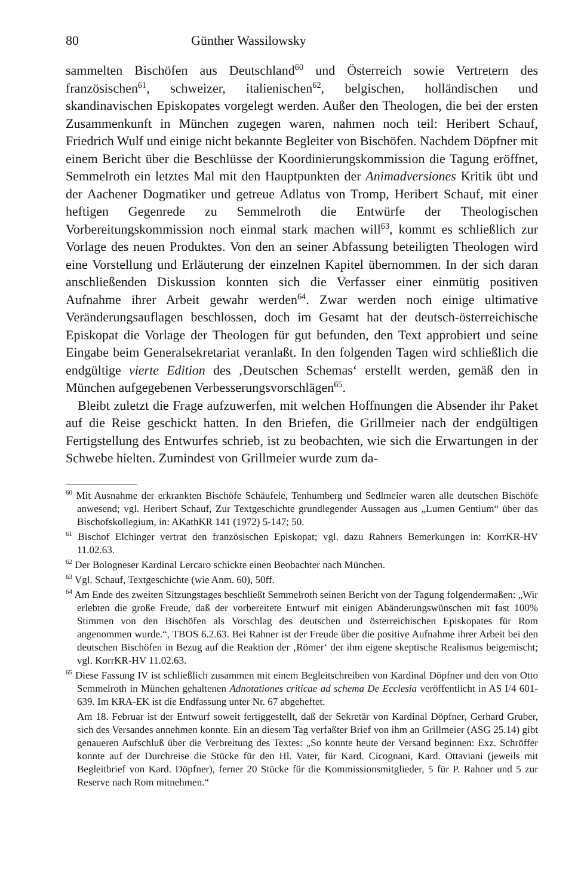80 Günther Wassilowsky
sammelten Bischöfen aus Deutschland<sup>60</sup> und Österreich sowie Vertretern des französischen<sup>61</sup>, schweizer, italienischen<sup>62</sup>, belgischen, holländischen und skandinavischen Episkopates vorgelegt werden. Außer den Theologen, die bei der ersten Zusammenkunft in München zugegen waren, nahmen noch teil: Heribert Schauf, Friedrich Wulf und einige nicht bekannte Begleiter von Bischöfen. Nachdem Döpfner mit einem Bericht über die Beschlüsse der Koordinierungskommission die Tagung eröffnet, Semmelroth ein letztes Mal mit den Hauptpunkten der Animadversiones Kritik übt und der Aachener Dogmatiker und getreue Adlatus von Tromp, Heribert Schauf, mit einer heftigen Gegenrede zu Semmelroth die Entwürfe der Theologischen Vorbereitungskommission noch einmal stark machen will<sup>63</sup>, kommt es schließlich zur Vorlage des neuen Produktes. Von den an seiner Abfassung beteiligten Theologen wird eine Vorstellung und Erläuterung der einzelnen Kapitel übernommen. In der sich daran anschließenden Diskussion konnten sich die Verfasser einer einmütig positiven Aufnahme ihrer Arbeit gewahr werden<sup>64</sup>. Zwar werden noch einige ultimative Veränderungsauflagen beschlossen, doch im Gesamt hat der deutsch-österreichische Episkopat die Vorlage der Theologen für gut befunden, den Text approbiert und seine Eingabe beim Generalsekretariat veranlaßt. In den folgenden Tagen wird schließlich die endgültige vierte Edition des ‚Deutschen Schemas‘ erstellt werden, gemäß den in München aufgegebenen Verbesserungsvorschlägen<sup>65</sup>.
Bleibt zuletzt die Frage aufzuwerfen, mit welchen Hoffnungen die Absender ihr Paket auf die Reise geschickt hatten. In den Briefen, die Grillmeier nach der endgültigen Fertigstellung des Entwurfes schrieb, ist zu beobachten, wie sich die Erwartungen in der Schwebe hielten. Zumindest von Grillmeier wurde zum da-
<sup>60</sup> Mit Ausnahme der erkrankten Bischöfe Schäufele, Tenhumberg und Sedlmeier waren alle deutschen Bischöfe anwesend; vgl. Heribert Schauf, Zur Textgeschichte grundlegender Aussagen aus „Lumen Gentium“ über das Bischofskollegium, in: AKathKR 141 (1972) 5-147; 50.
<sup>61</sup> Bischof Elchinger vertrat den französischen Episkopat; vgl. dazu Rahners Bemerkungen in: KorrKR-HV 11.02.63.
<sup>62</sup> Der Bologneser Kardinal Lercaro schickte einen Beobachter nach München.
<sup>63</sup> Vgl. Schauf, Textgeschichte (wie Anm. 60), 50ff.
<sup>64</sup> Am Ende des zweiten Sitzungstages beschließt Semmelroth seinen Bericht von der Tagung folgendermaßen: „Wir erlebten die große Freude, daß der vorbereitete Entwurf mit einigen Abänderungswünschen mit fast 100% Stimmen von den Bischöfen als Vorschlag des deutschen und österreichischen Episkopates für Rom angenommen wurde.“, TBOS 6.2.63. Bei Rahner ist der Freude über die positive Aufnahme ihrer Arbeit bei den deutschen Bischöfen in Bezug auf die Reaktion der ‚Römer‘ der ihm eigene skeptische Realismus beigemischt; vgl. KorrKR-HV 11.02.63.
<sup>65</sup> Diese Fassung IV ist schließlich zusammen mit einem Begleitschreiben von Kardinal Döpfner und den von Otto Semmelroth in München gehaltenen Adnotationes criticae ad schema De Ecclesia veröffentlicht in AS I/4 601-639. Im KRA-EK ist die Endfassung unter Nr. 67 abgeheftet.
Am 18. Februar ist der Entwurf soweit fertiggestellt, daß der Sekretär von Kardinal Döpfner, Gerhard Gruber, sich des Versandes annehmen konnte. Ein an diesem Tag verfaßter Brief von ihm an Grillmeier (ASG 25.14) gibt genaueren Aufschluß über die Verbreitung des Textes: „So konnte heute der Versand beginnen: Exz. Schröffer konnte auf der Durchreise die Stücke für den Hl. Vater, für Kard. Cicognani, Kard. Ottaviani (jeweils mit Begleitbrief von Kard. Döpfner), ferner 20 Stücke für die Kommissionsmitglieder, 5 für P. Rahner und 5 zur Reserve nach Rom mitnehmen.“